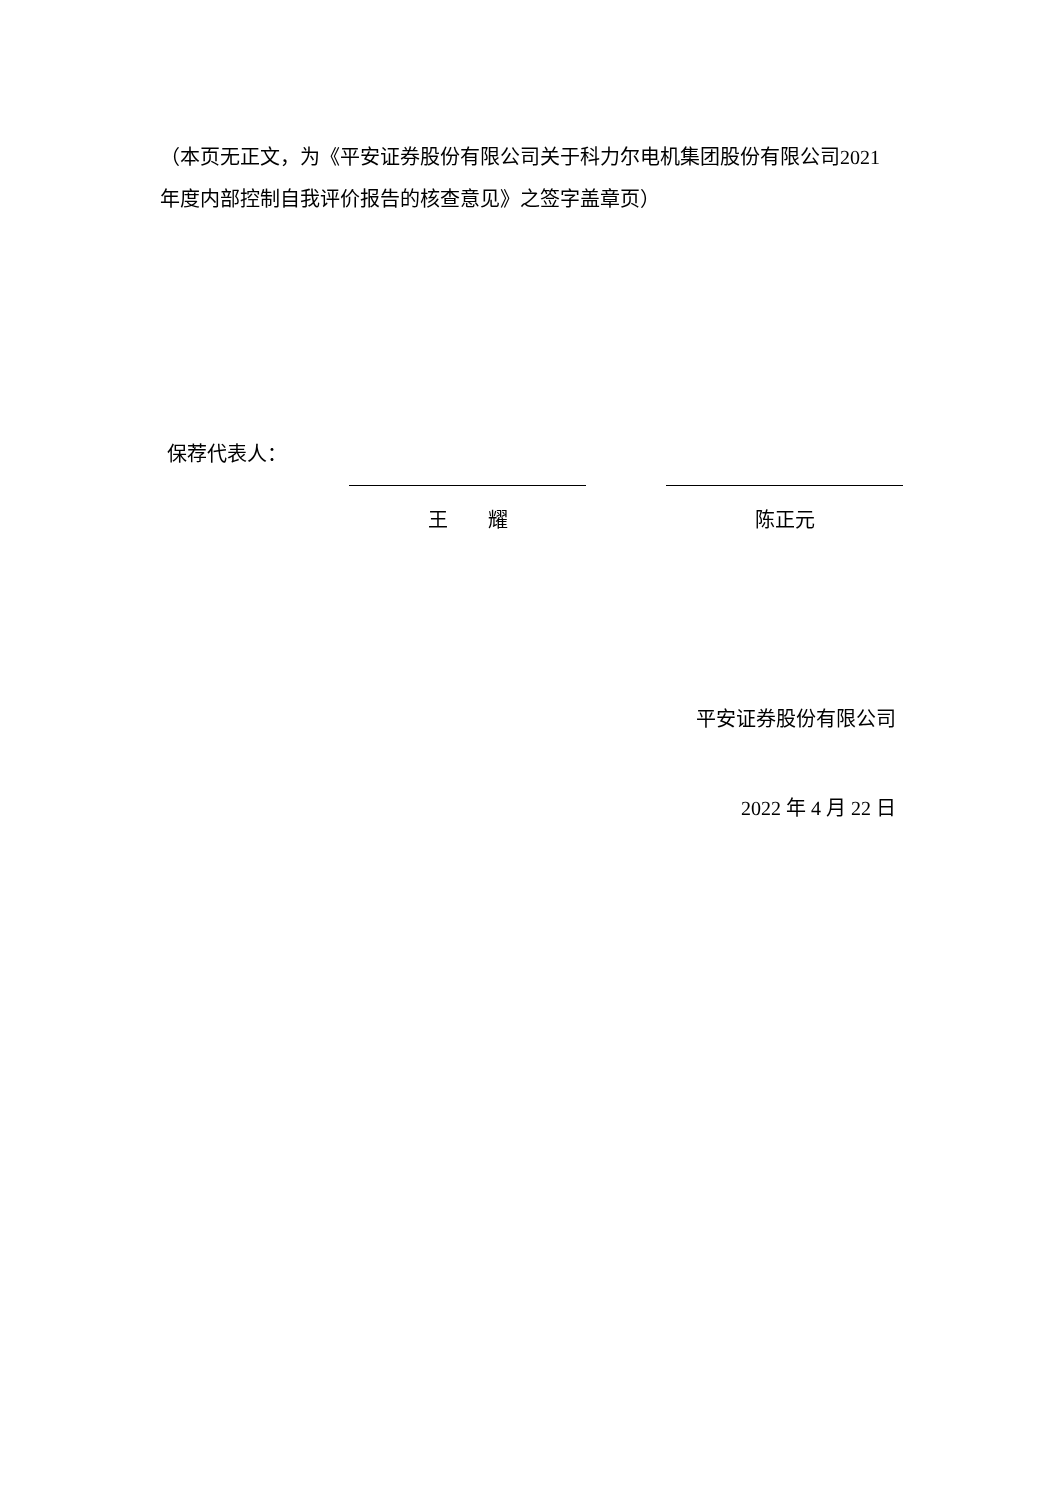（本页无正文，为《平安证券股份有限公司关于科力尔电机集团股份有限公司2021 年度内部控制自我评价报告的核查意见》之签字盖章页）
保荐代表人：
王　　耀 陈正元
平安证券股份有限公司
2022 年 4 月 22 日